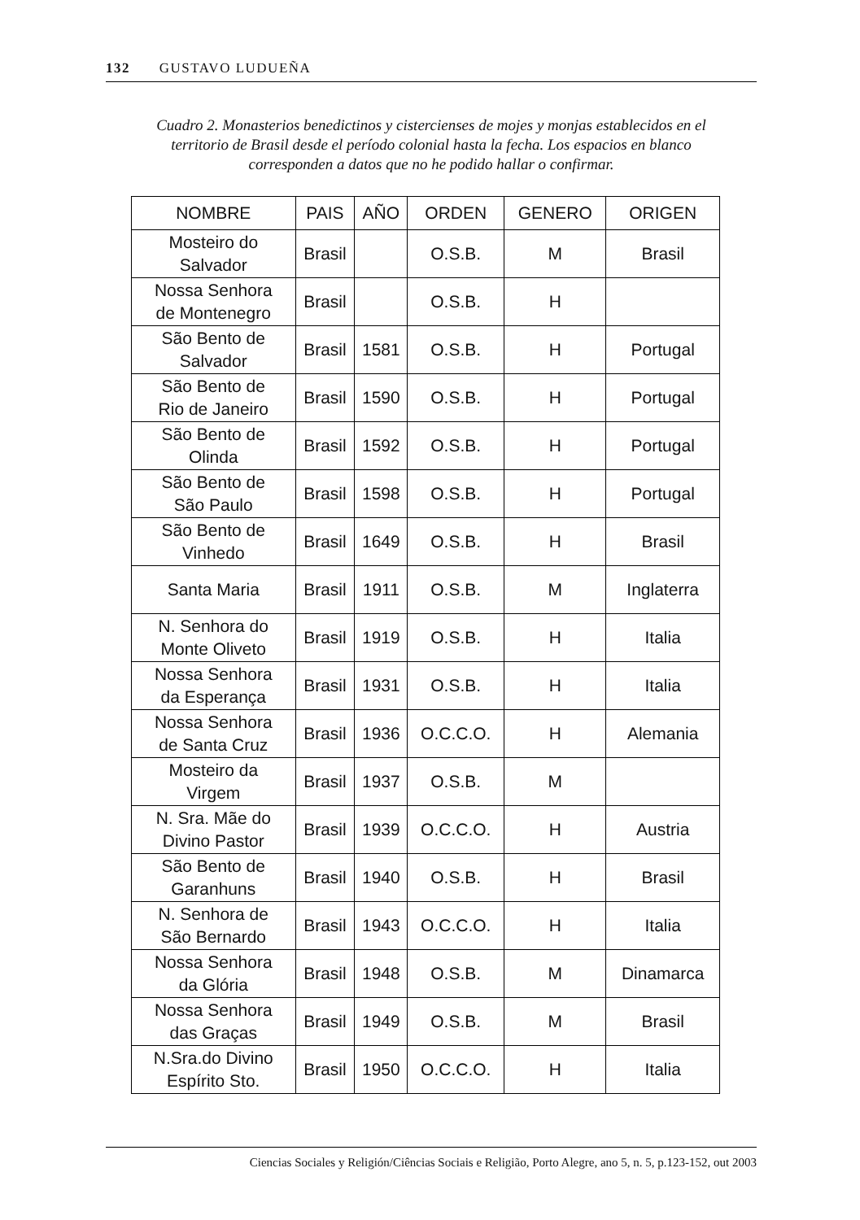132 GUSTAVO LUDUEÑA
Cuadro 2. Monasterios benedictinos y cistercienses de mojes y monjas establecidos en el territorio de Brasil desde el período colonial hasta la fecha. Los espacios en blanco corresponden a datos que no he podido hallar o confirmar.
| NOMBRE | PAIS | AÑO | ORDEN | GENERO | ORIGEN |
| --- | --- | --- | --- | --- | --- |
| Mosteiro do Salvador | Brasil | | O.S.B. | M | Brasil |
| Nossa Senhora de Montenegro | Brasil | | O.S.B. | H | |
| São Bento de Salvador | Brasil | 1581 | O.S.B. | H | Portugal |
| São Bento de Rio de Janeiro | Brasil | 1590 | O.S.B. | H | Portugal |
| São Bento de Olinda | Brasil | 1592 | O.S.B. | H | Portugal |
| São Bento de São Paulo | Brasil | 1598 | O.S.B. | H | Portugal |
| São Bento de Vinhedo | Brasil | 1649 | O.S.B. | H | Brasil |
| Santa Maria | Brasil | 1911 | O.S.B. | M | Inglaterra |
| N. Senhora do Monte Oliveto | Brasil | 1919 | O.S.B. | H | Italia |
| Nossa Senhora da Esperança | Brasil | 1931 | O.S.B. | H | Italia |
| Nossa Senhora de Santa Cruz | Brasil | 1936 | O.C.C.O. | H | Alemania |
| Mosteiro da Virgem | Brasil | 1937 | O.S.B. | M | |
| N. Sra. Mãe do Divino Pastor | Brasil | 1939 | O.C.C.O. | H | Austria |
| São Bento de Garanhuns | Brasil | 1940 | O.S.B. | H | Brasil |
| N. Senhora de São Bernardo | Brasil | 1943 | O.C.C.O. | H | Italia |
| Nossa Senhora da Glória | Brasil | 1948 | O.S.B. | M | Dinamarca |
| Nossa Senhora das Graças | Brasil | 1949 | O.S.B. | M | Brasil |
| N.Sra.do Divino Espírito Sto. | Brasil | 1950 | O.C.C.O. | H | Italia |
Ciencias Sociales y Religión/Ciências Sociais e Religião, Porto Alegre, ano 5, n. 5, p.123-152, out 2003